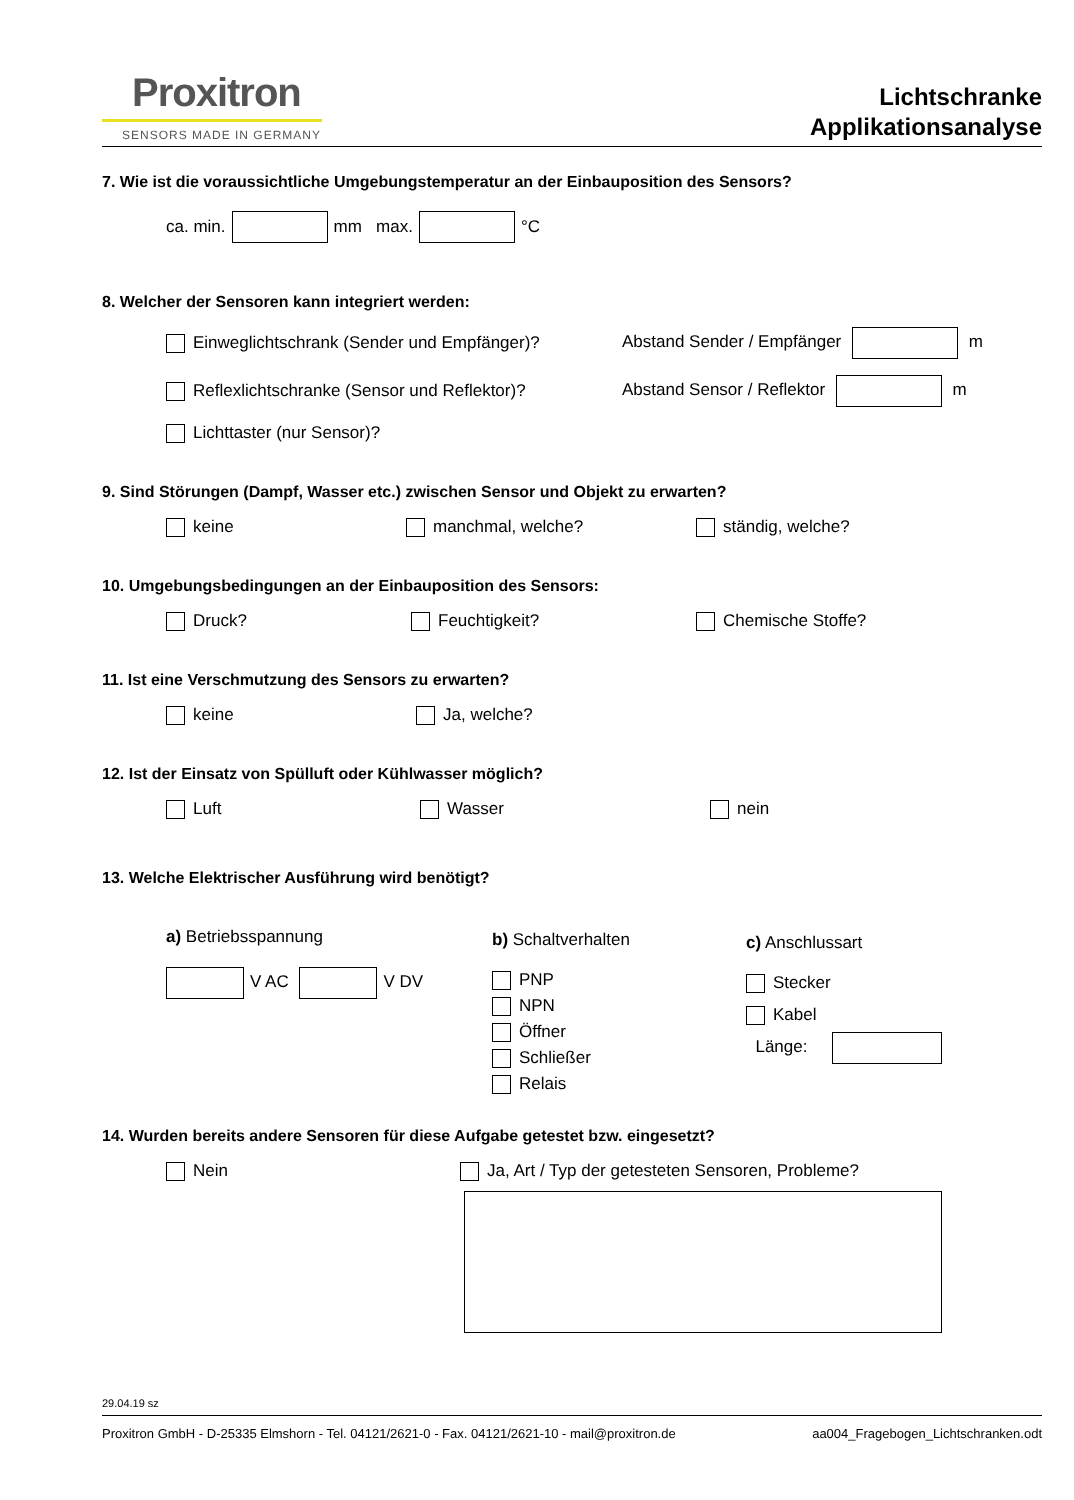Proxitron
SENSORS MADE IN GERMANY
Lichtschranke
Applikationsanalyse
7. Wie ist die voraussichtliche Umgebungstemperatur an der Einbauposition des Sensors?
ca. min. mm max. °C
8. Welcher der Sensoren kann integriert werden:
Einweglichtschrank (Sender und Empfänger)? Abstand Sender / Empfänger m
Reflexlichtschranke (Sensor und Reflektor)? Abstand Sensor / Reflektor m
Lichttaster (nur Sensor)?
9. Sind Störungen (Dampf, Wasser etc.) zwischen Sensor und Objekt zu erwarten?
keine manchmal, welche? ständig, welche?
10. Umgebungsbedingungen an der Einbauposition des Sensors:
Druck? Feuchtigkeit? Chemische Stoffe?
11. Ist eine Verschmutzung des Sensors zu erwarten?
keine Ja, welche?
12. Ist der Einsatz von Spülluft oder Kühlwasser möglich?
Luft Wasser nein
13. Welche Elektrischer Ausführung wird benötigt?
a) Betriebsspannung
V AC V DV
b) Schaltverhalten
PNP
NPN
Öffner
Schließer
Relais
c) Anschlussart
Stecker
Kabel
Länge:
14. Wurden bereits andere Sensoren für diese Aufgabe getestet bzw. eingesetzt?
Nein Ja, Art / Typ der getesteten Sensoren, Probleme?
29.04.19 sz
Proxitron GmbH - D-25335 Elmshorn - Tel. 04121/2621-0 - Fax. 04121/2621-10 - mail@proxitron.de aa004_Fragebogen_Lichtschranken.odt